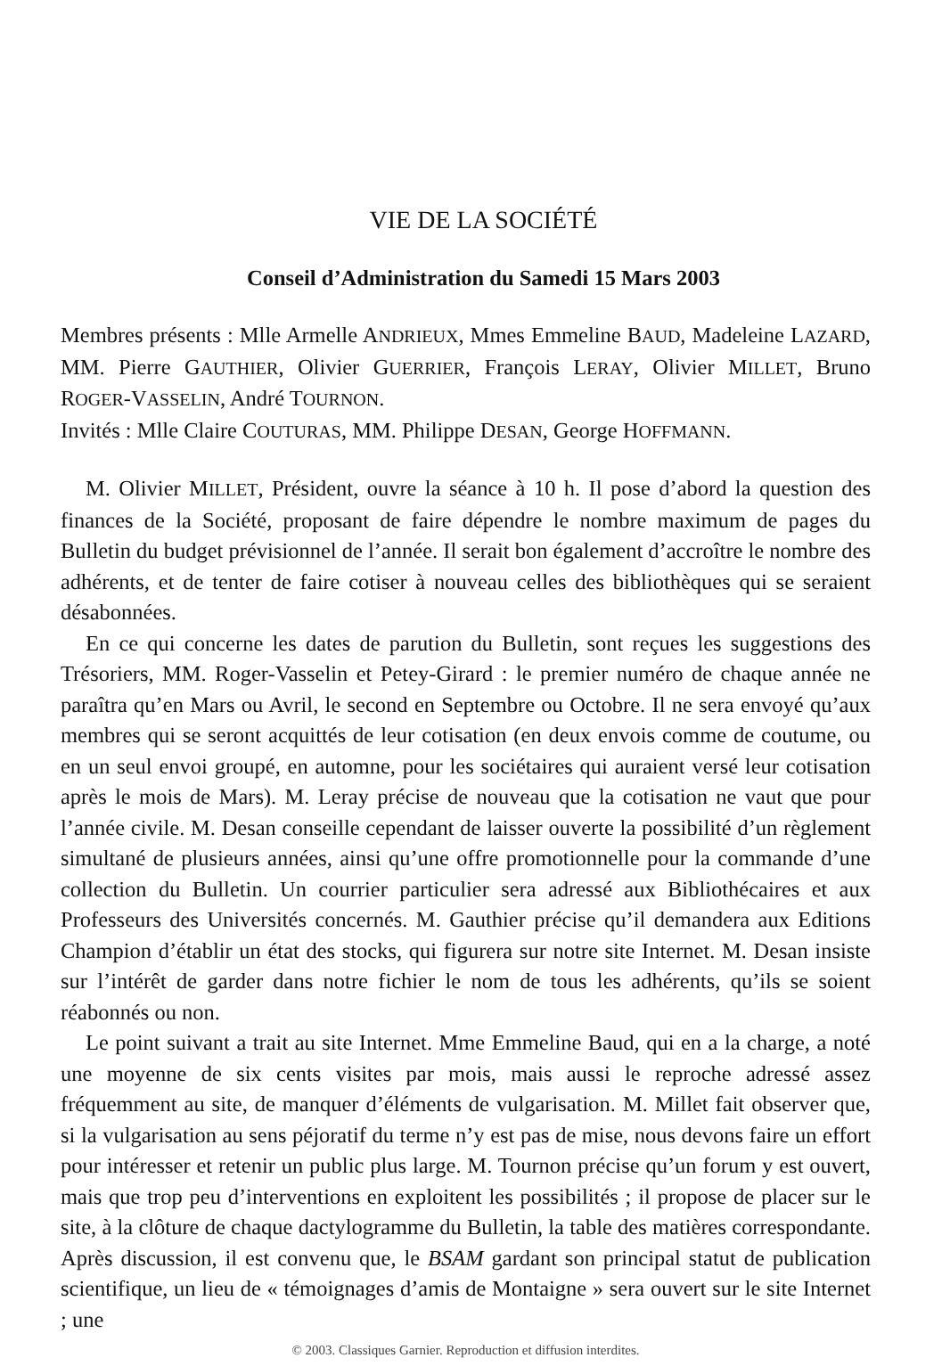VIE DE LA SOCIÉTÉ
Conseil d’Administration du Samedi 15 Mars 2003
Membres présents : Mlle Armelle ANDRIEUX, Mmes Emmeline BAUD, Madeleine LAZARD, MM. Pierre GAUTHIER, Olivier GUERRIER, François LERAY, Olivier MILLET, Bruno ROGER-VASSELIN, André TOURNON.
Invités : Mlle Claire COUTURAS, MM. Philippe DESAN, George HOFFMANN.
M. Olivier MILLET, Président, ouvre la séance à 10 h. Il pose d’abord la question des finances de la Société, proposant de faire dépendre le nombre maximum de pages du Bulletin du budget prévisionnel de l’année. Il serait bon également d’accroître le nombre des adhérents, et de tenter de faire cotiser à nouveau celles des bibliothèques qui se seraient désabonnées.
En ce qui concerne les dates de parution du Bulletin, sont reçues les suggestions des Trésoriers, MM. Roger-Vasselin et Petey-Girard : le premier numéro de chaque année ne paraîtra qu’en Mars ou Avril, le second en Septembre ou Octobre. Il ne sera envoyé qu’aux membres qui se seront acquittés de leur cotisation (en deux envois comme de coutume, ou en un seul envoi groupé, en automne, pour les sociétaires qui auraient versé leur cotisation après le mois de Mars). M. Leray précise de nouveau que la cotisation ne vaut que pour l’année civile. M. Desan conseille cependant de laisser ouverte la possibilité d’un règlement simultané de plusieurs années, ainsi qu’une offre promotionnelle pour la commande d’une collection du Bulletin. Un courrier particulier sera adressé aux Bibliothécaires et aux Professeurs des Universités concernés. M. Gauthier précise qu’il demandera aux Editions Champion d’établir un état des stocks, qui figurera sur notre site Internet. M. Desan insiste sur l’intérêt de garder dans notre fichier le nom de tous les adhérents, qu’ils se soient réabonnés ou non.
Le point suivant a trait au site Internet. Mme Emmeline Baud, qui en a la charge, a noté une moyenne de six cents visites par mois, mais aussi le reproche adressé assez fréquemment au site, de manquer d’éléments de vulgarisation. M. Millet fait observer que, si la vulgarisation au sens péjoratif du terme n’y est pas de mise, nous devons faire un effort pour intéresser et retenir un public plus large. M. Tournon précise qu’un forum y est ouvert, mais que trop peu d’interventions en exploitent les possibilités ; il propose de placer sur le site, à la clôture de chaque dactylogramme du Bulletin, la table des matières correspondante. Après discussion, il est convenu que, le BSAM gardant son principal statut de publication scientifique, un lieu de « témoignages d’amis de Montaigne » sera ouvert sur le site Internet ; une
© 2003. Classiques Garnier. Reproduction et diffusion interdites.